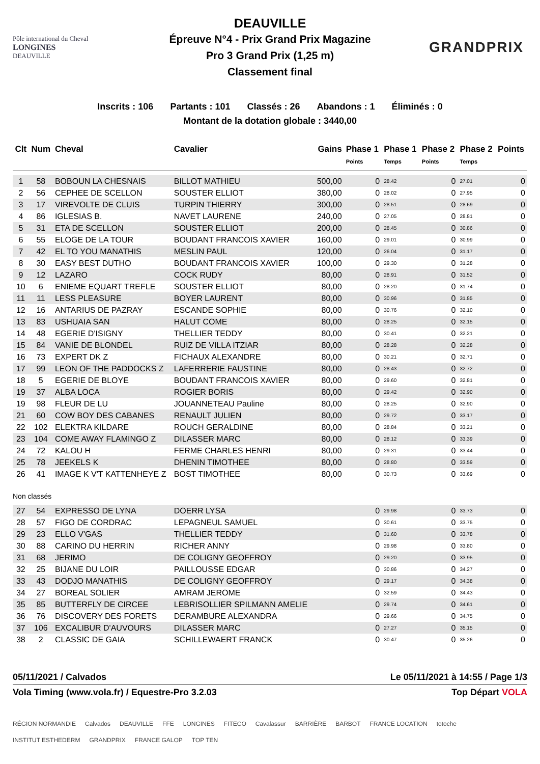Pôle international du Cheval
LONGINES
DEAUVILLE
DEAUVILLE
Épreuve N°4 - Prix Grand Prix Magazine
Pro 3 Grand Prix (1,25 m)
Classement final
GRANDPRIX
Inscrits : 106 Partants : 101 Classés : 26 Abandons : 1 Éliminés : 0
Montant de la dotation globale : 3440,00
| Clt | Num | Cheval | Cavalier | Gains | Phase 1 | Phase 1 | Phase 2 | Phase 2 | Points |
| --- | --- | --- | --- | --- | --- | --- | --- | --- | --- |
| | | | | | Points | Temps | Points | Temps | |
| 1 | 58 | BOBOUN LA CHESNAIS | BILLOT MATHIEU | 500,00 | 0 | 28.42 | 0 | 27.01 | 0 |
| 2 | 56 | CEPHEE DE SCELLON | SOUSTER ELLIOT | 380,00 | 0 | 28.02 | 0 | 27.95 | 0 |
| 3 | 17 | VIREVOLTE DE CLUIS | TURPIN THIERRY | 300,00 | 0 | 28.51 | 0 | 28.69 | 0 |
| 4 | 86 | IGLESIAS B. | NAVET LAURENE | 240,00 | 0 | 27.05 | 0 | 28.81 | 0 |
| 5 | 31 | ETA DE SCELLON | SOUSTER ELLIOT | 200,00 | 0 | 28.45 | 0 | 30.86 | 0 |
| 6 | 55 | ELOGE DE LA TOUR | BOUDANT FRANCOIS XAVIER | 160,00 | 0 | 29.01 | 0 | 30.99 | 0 |
| 7 | 42 | EL TO YOU MANATHIS | MESLIN PAUL | 120,00 | 0 | 26.04 | 0 | 31.17 | 0 |
| 8 | 30 | EASY BEST DUTHO | BOUDANT FRANCOIS XAVIER | 100,00 | 0 | 29.30 | 0 | 31.28 | 0 |
| 9 | 12 | LAZARO | COCK RUDY | 80,00 | 0 | 28.91 | 0 | 31.52 | 0 |
| 10 | 6 | ENIEME EQUART TREFLE | SOUSTER ELLIOT | 80,00 | 0 | 28.20 | 0 | 31.74 | 0 |
| 11 | 11 | LESS PLEASURE | BOYER LAURENT | 80,00 | 0 | 30.96 | 0 | 31.85 | 0 |
| 12 | 16 | ANTARIUS DE PAZRAY | ESCANDE SOPHIE | 80,00 | 0 | 30.76 | 0 | 32.10 | 0 |
| 13 | 83 | USHUAIA SAN | HALUT COME | 80,00 | 0 | 28.25 | 0 | 32.15 | 0 |
| 14 | 48 | EGERIE D'ISIGNY | THELLIER TEDDY | 80,00 | 0 | 30.41 | 0 | 32.21 | 0 |
| 15 | 84 | VANIE DE BLONDEL | RUIZ DE VILLA ITZIAR | 80,00 | 0 | 28.28 | 0 | 32.28 | 0 |
| 16 | 73 | EXPERT DK Z | FICHAUX ALEXANDRE | 80,00 | 0 | 30.21 | 0 | 32.71 | 0 |
| 17 | 99 | LEON OF THE PADDOCKS Z | LAFERRERIE FAUSTINE | 80,00 | 0 | 28.43 | 0 | 32.72 | 0 |
| 18 | 5 | EGERIE DE BLOYE | BOUDANT FRANCOIS XAVIER | 80,00 | 0 | 29.60 | 0 | 32.81 | 0 |
| 19 | 37 | ALBA LOCA | ROGIER BORIS | 80,00 | 0 | 29.42 | 0 | 32.90 | 0 |
| 19 | 98 | FLEUR DE LU | JOUANNETEAU Pauline | 80,00 | 0 | 28.25 | 0 | 32.90 | 0 |
| 21 | 60 | COW BOY DES CABANES | RENAULT JULIEN | 80,00 | 0 | 29.72 | 0 | 33.17 | 0 |
| 22 | 102 | ELEKTRA KILDARE | ROUCH GERALDINE | 80,00 | 0 | 28.84 | 0 | 33.21 | 0 |
| 23 | 104 | COME AWAY FLAMINGO Z | DILASSER MARC | 80,00 | 0 | 28.12 | 0 | 33.39 | 0 |
| 24 | 72 | KALOU H | FERME CHARLES HENRI | 80,00 | 0 | 29.31 | 0 | 33.44 | 0 |
| 25 | 78 | JEEKELS K | DHENIN TIMOTHEE | 80,00 | 0 | 28.80 | 0 | 33.59 | 0 |
| 26 | 41 | IMAGE K V'T KATTENHEYE Z | BOST TIMOTHEE | 80,00 | 0 | 30.73 | 0 | 33.69 | 0 |
| Non classés | | | | | | | | | |
| 27 | 54 | EXPRESSO DE LYNA | DOERR LYSA | | 0 | 29.98 | 0 | 33.73 | 0 |
| 28 | 57 | FIGO DE CORDRAC | LEPAGNEUL SAMUEL | | 0 | 30.61 | 0 | 33.75 | 0 |
| 29 | 23 | ELLO V'GAS | THELLIER TEDDY | | 0 | 31.60 | 0 | 33.78 | 0 |
| 30 | 88 | CARINO DU HERRIN | RICHER ANNY | | 0 | 29.98 | 0 | 33.80 | 0 |
| 31 | 68 | JERIMO | DE COLIGNY GEOFFROY | | 0 | 29.20 | 0 | 33.95 | 0 |
| 32 | 25 | BIJANE DU LOIR | PAILLOUSSE EDGAR | | 0 | 30.86 | 0 | 34.27 | 0 |
| 33 | 43 | DODJO MANATHIS | DE COLIGNY GEOFFROY | | 0 | 29.17 | 0 | 34.38 | 0 |
| 34 | 27 | BOREAL SOLIER | AMRAM JEROME | | 0 | 32.59 | 0 | 34.43 | 0 |
| 35 | 85 | BUTTERFLY DE CIRCEE | LEBRISOLLIER SPILMANN AMELIE | | 0 | 29.74 | 0 | 34.61 | 0 |
| 36 | 76 | DISCOVERY DES FORETS | DERAMBURE ALEXANDRA | | 0 | 29.66 | 0 | 34.75 | 0 |
| 37 | 106 | EXCALIBUR D'AUVOURS | DILASSER MARC | | 0 | 27.27 | 0 | 35.15 | 0 |
| 38 | 2 | CLASSIC DE GAIA | SCHILLEWAERT FRANCK | | 0 | 30.47 | 0 | 35.26 | 0 |
05/11/2021 / Calvados Le 05/11/2021 à 14:55 / Page 1/3
Vola Timing (www.vola.fr) / Equestre-Pro 3.2.03 Top Départ VOLA
RÉGION NORMANDIE Calvados DEAUVILLE FFE LONGINES FITECO Cavalassur BARRIÈRE BARBOT FRANCE LOCATION totoche INSTITUT ESTHEDERM GRANDPRIX FRANCE GALOP TOP TEN